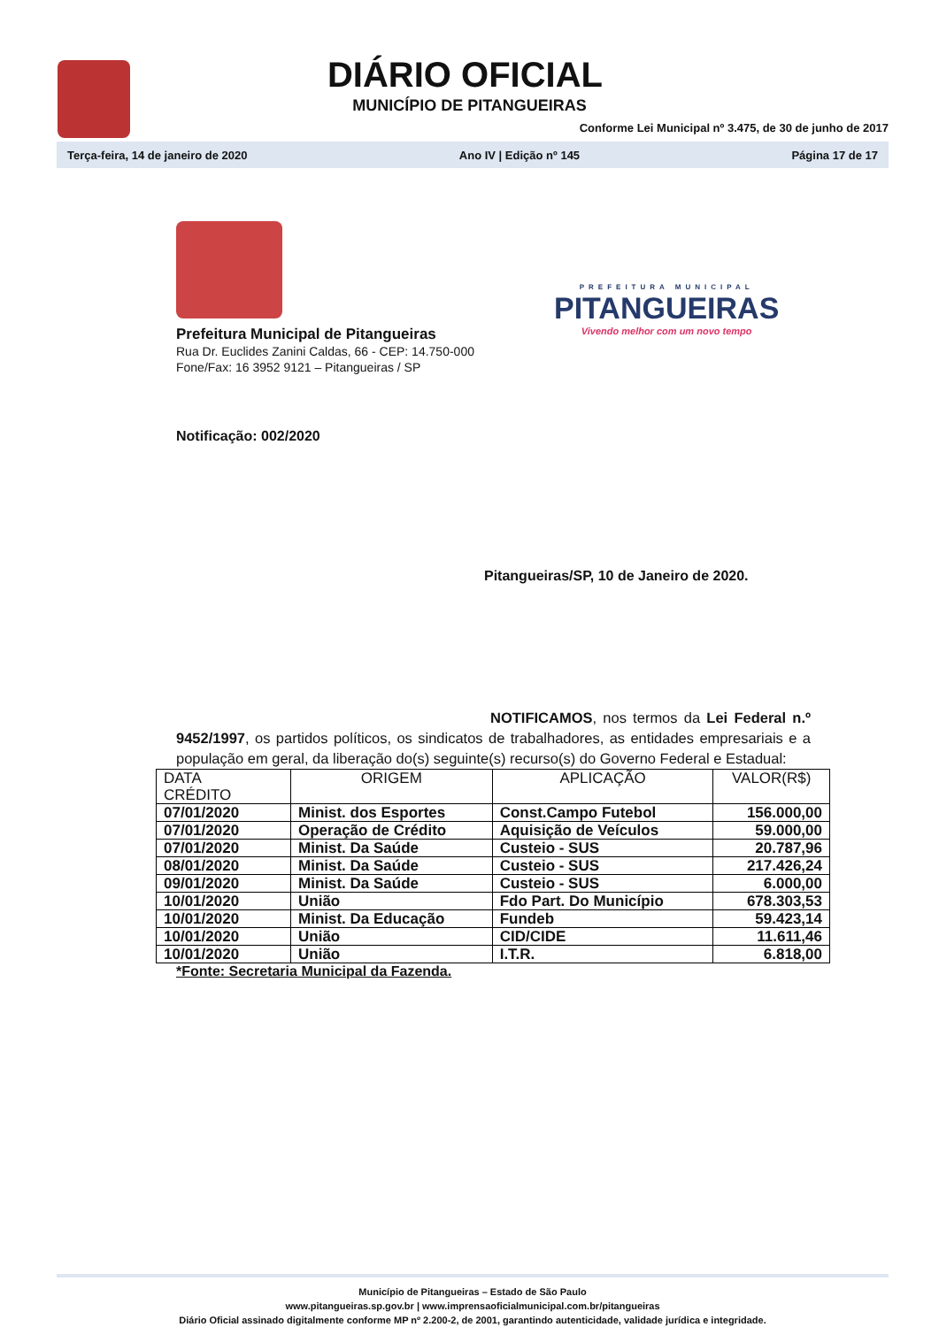DIÁRIO OFICIAL
MUNICÍPIO DE PITANGUEIRAS
Conforme Lei Municipal nº 3.475, de 30 de junho de 2017
Terça-feira, 14 de janeiro de 2020 Ano IV | Edição nº 145 Página 17 de 17
Prefeitura Municipal de Pitangueiras
Rua Dr. Euclides Zanini Caldas, 66 - CEP: 14.750-000
Fone/Fax: 16 3952 9121 – Pitangueiras / SP
PREFEITURA MUNICIPAL
PITANGUEIRAS
Vivendo melhor com um novo tempo
Notificação: 002/2020
Pitangueiras/SP, 10 de Janeiro de 2020.
NOTIFICAMOS, nos termos da Lei Federal n.º 9452/1997, os partidos políticos, os sindicatos de trabalhadores, as entidades empresariais e a população em geral, da liberação do(s) seguinte(s) recurso(s) do Governo Federal e Estadual:
| DATA CRÉDITO | ORIGEM | APLICAÇÃO | VALOR(R$) |
| --- | --- | --- | --- |
| 07/01/2020 | Minist. dos Esportes | Const.Campo Futebol | 156.000,00 |
| 07/01/2020 | Operação de Crédito | Aquisição de Veículos | 59.000,00 |
| 07/01/2020 | Minist. Da Saúde | Custeio - SUS | 20.787,96 |
| 08/01/2020 | Minist. Da Saúde | Custeio - SUS | 217.426,24 |
| 09/01/2020 | Minist. Da Saúde | Custeio - SUS | 6.000,00 |
| 10/01/2020 | União | Fdo Part. Do Município | 678.303,53 |
| 10/01/2020 | Minist. Da Educação | Fundeb | 59.423,14 |
| 10/01/2020 | União | CID/CIDE | 11.611,46 |
| 10/01/2020 | União | I.T.R. | 6.818,00 |
*Fonte: Secretaria Municipal da Fazenda.
Município de Pitangueiras – Estado de São Paulo
www.pitangueiras.sp.gov.br | www.imprensaoficialmunicipal.com.br/pitangueiras
Diário Oficial assinado digitalmente conforme MP nº 2.200-2, de 2001, garantindo autenticidade, validade jurídica e integridade.